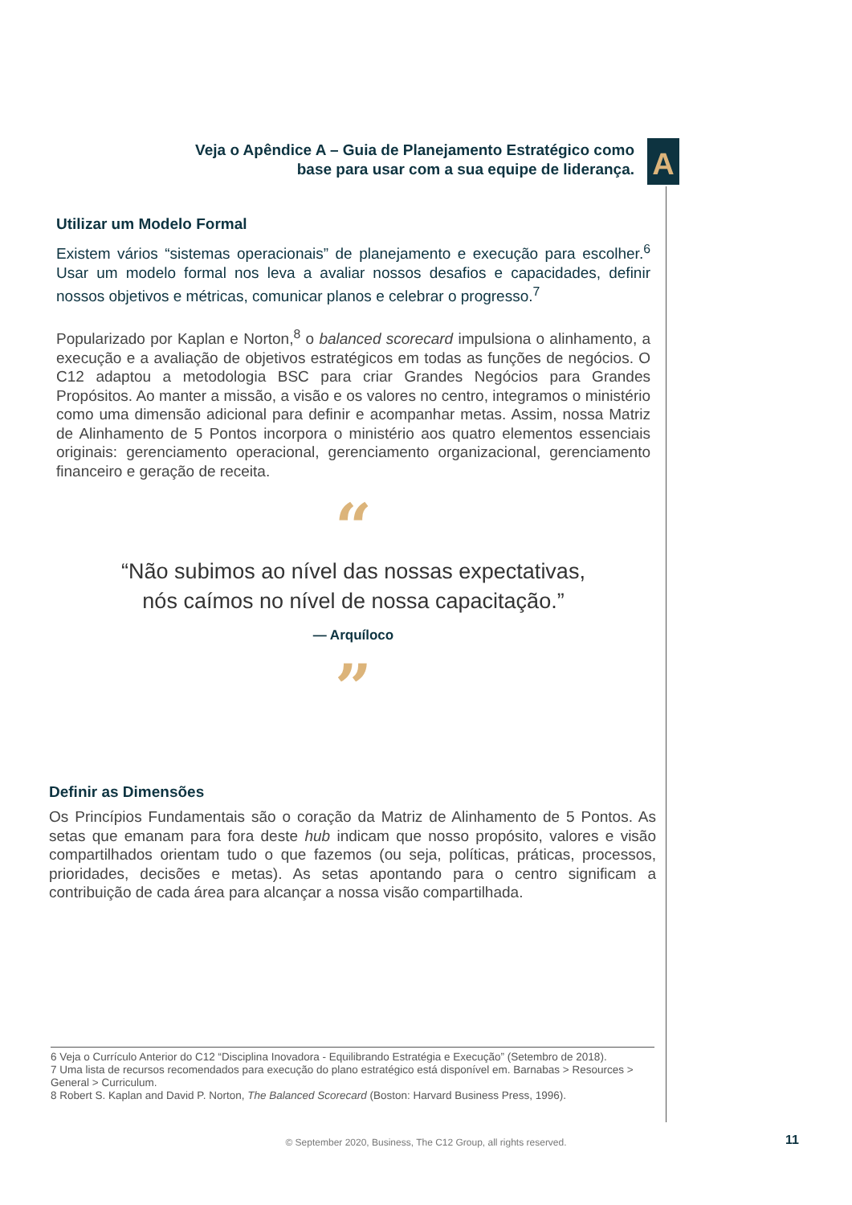Veja o Apêndice A – Guia de Planejamento Estratégico como base para usar com a sua equipe de liderança.
A
Utilizar um Modelo Formal
Existem vários “sistemas operacionais” de planejamento e execução para escolher.<sup>6</sup> Usar um modelo formal nos leva a avaliar nossos desafios e capacidades, definir nossos objetivos e métricas, comunicar planos e celebrar o progresso.<sup>7</sup>
Popularizado por Kaplan e Norton,<sup>8</sup> o balanced scorecard impulsiona o alinhamento, a execução e a avaliação de objetivos estratégicos em todas as funções de negócios. O C12 adaptou a metodologia BSC para criar Grandes Negócios para Grandes Propósitos. Ao manter a missão, a visão e os valores no centro, integramos o ministério como uma dimensão adicional para definir e acompanhar metas. Assim, nossa Matriz de Alinhamento de 5 Pontos incorpora o ministério aos quatro elementos essenciais originais: gerenciamento operacional, gerenciamento organizacional, gerenciamento financeiro e geração de receita.
“
“Não subimos ao nível das nossas expectativas,
nós caímos no nível de nossa capacitação.”
— Arquíloco
”
Definir as Dimensões
Os Princípios Fundamentais são o coração da Matriz de Alinhamento de 5 Pontos. As setas que emanam para fora deste hub indicam que nosso propósito, valores e visão compartilhados orientam tudo o que fazemos (ou seja, políticas, práticas, processos, prioridades, decisões e metas). As setas apontando para o centro significam a contribuição de cada área para alcançar a nossa visão compartilhada.
6 Veja o Currículo Anterior do C12 “Disciplina Inovadora - Equilibrando Estratégia e Execução” (Setembro de 2018).
7 Uma lista de recursos recomendados para execução do plano estratégico está disponível em. Barnabas > Resources > General > Curriculum.
8 Robert S. Kaplan and David P. Norton, The Balanced Scorecard (Boston: Harvard Business Press, 1996).
© September 2020, Business, The C12 Group, all rights reserved. 11